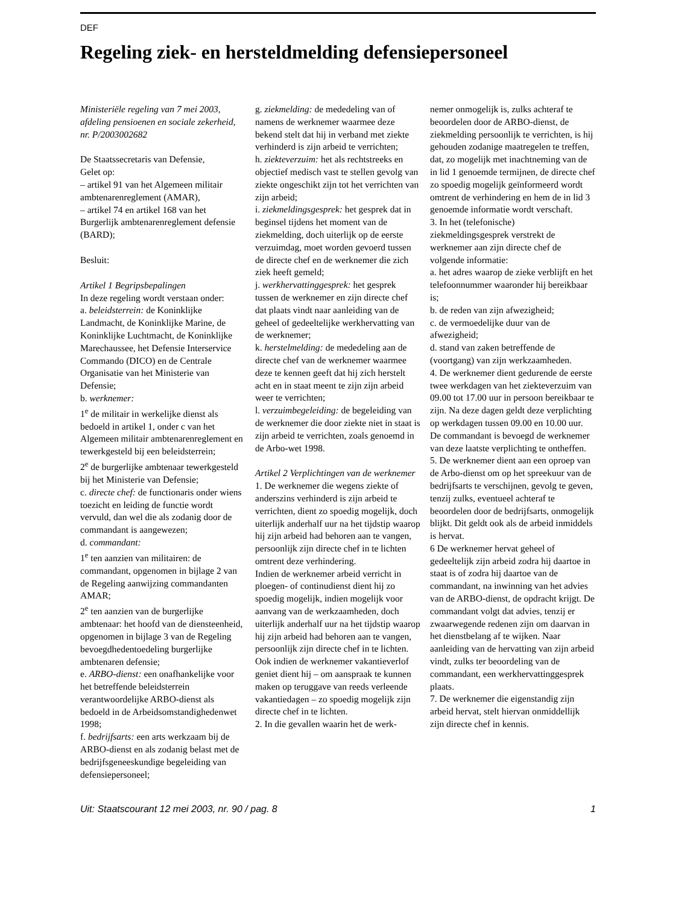DEF
Regeling ziek- en hersteldmelding defensiepersoneel
Ministeriële regeling van 7 mei 2003, afdeling pensioenen en sociale zekerheid, nr. P/2003002682
De Staatssecretaris van Defensie,
Gelet op:
– artikel 91 van het Algemeen militair ambtenarenreglement (AMAR),
– artikel 74 en artikel 168 van het Burgerlijk ambtenarenreglement defensie (BARD);
Besluit:
Artikel 1 Begripsbepalingen
In deze regeling wordt verstaan onder:
a. beleidsterrein: de Koninklijke Landmacht, de Koninklijke Marine, de Koninklijke Luchtmacht, de Koninklijke Marechaussee, het Defensie Interservice Commando (DICO) en de Centrale Organisatie van het Ministerie van Defensie;
b. werknemer:
1<sup>e</sup> de militair in werkelijke dienst als bedoeld in artikel 1, onder c van het Algemeen militair ambtenarenreglement en tewerkgesteld bij een beleidsterrein;
2<sup>e</sup> de burgerlijke ambtenaar tewerkgesteld bij het Ministerie van Defensie;
c. directe chef: de functionaris onder wiens toezicht en leiding de functie wordt vervuld, dan wel die als zodanig door de commandant is aangewezen;
d. commandant:
1<sup>e</sup> ten aanzien van militairen: de commandant, opgenomen in bijlage 2 van de Regeling aanwijzing commandanten AMAR;
2<sup>e</sup> ten aanzien van de burgerlijke ambtenaar: het hoofd van de dienst­eenheid, opgenomen in bijlage 3 van de Regeling bevoegdhedentoedeling burgerlijke ambtenaren defensie;
e. ARBO-dienst: een onafhankelijke voor het betreffende beleidsterrein verantwoordelijke ARBO-dienst als bedoeld in de Arbeidsomstandighedenwet 1998;
f. bedrijfsarts: een arts werkzaam bij de ARBO-dienst en als zodanig belast met de bedrijfsgeneeskundige begeleiding van defensiepersoneel;
g. ziekmelding: de mededeling van of namens de werknemer waarmee deze bekend stelt dat hij in verband met ziekte verhinderd is zijn arbeid te verrichten;
h. ziekteverzuim: het als rechtstreeks en objectief medisch vast te stellen gevolg van ziekte ongeschikt zijn tot het verrichten van zijn arbeid;
i. ziekmeldingsgesprek: het gesprek dat in beginsel tijdens het moment van de ziekmelding, doch uiterlijk op de eerste verzuimdag, moet worden gevoerd tussen de directe chef en de werknemer die zich ziek heeft gemeld;
j. werkhervattinggesprek: het gesprek tussen de werknemer en zijn directe chef dat plaats vindt naar aanleiding van de geheel of gedeeltelijke werkhervatting van de werknemer;
k. herstelmelding: de mededeling aan de directe chef van de werknemer waarmee deze te kennen geeft dat hij zich herstelt acht en in staat meent te zijn zijn arbeid weer te verrichten;
l. verzuimbegeleiding: de begeleiding van de werknemer die door ziekte niet in staat is zijn arbeid te verrichten, zoals genoemd in de Arbo-wet 1998.
Artikel 2 Verplichtingen van de werknemer
1. De werknemer die wegens ziekte of anderszins verhinderd is zijn arbeid te verrichten, dient zo spoedig mogelijk, doch uiterlijk anderhalf uur na het tijdstip waarop hij zijn arbeid had behoren aan te vangen, persoonlijk zijn directe chef in te lichten omtrent deze verhindering.
Indien de werknemer arbeid verricht in ploegen- of continudienst dient hij zo spoedig mogelijk, indien mogelijk voor aanvang van de werkzaamheden, doch uiterlijk anderhalf uur na het tijdstip waarop hij zijn arbeid had behoren aan te vangen, persoonlijk zijn directe chef in te lichten. Ook indien de werknemer vakantieverlof geniet dient hij – om aanspraak te kunnen maken op teruggave van reeds verleende vakantiedagen – zo spoedig mogelijk zijn directe chef in te lichten.
2. In die gevallen waarin het de werk-
nemer onmogelijk is, zulks achteraf te beoordelen door de ARBO-dienst, de ziekmelding persoonlijk te verrichten, is hij gehouden zodanige maatregelen te treffen, dat, zo mogelijk met inachtneming van de in lid 1 genoemde termijnen, de directe chef zo spoedig mogelijk geïnformeerd wordt omtrent de verhindering en hem de in lid 3 genoemde informatie wordt verschaft.
3. In het (telefonische) ziekmeldingsgesprek verstrekt de werknemer aan zijn directe chef de volgende informatie:
a. het adres waarop de zieke verblijft en het telefoonnummer waaronder hij bereikbaar is;
b. de reden van zijn afwezigheid;
c. de vermoedelijke duur van de afwezigheid;
d. stand van zaken betreffende de (voortgang) van zijn werkzaamheden.
4. De werknemer dient gedurende de eerste twee werkdagen van het ziekteverzuim van 09.00 tot 17.00 uur in persoon bereikbaar te zijn. Na deze dagen geldt deze verplichting op werkdagen tussen 09.00 en 10.00 uur. De commandant is bevoegd de werknemer van deze laatste verplichting te ontheffen.
5. De werknemer dient aan een oproep van de Arbo-dienst om op het spreekuur van de bedrijfsarts te verschijnen, gevolg te geven, tenzij zulks, eventueel achteraf te beoordelen door de bedrijfsarts, onmogelijk blijkt. Dit geldt ook als de arbeid inmiddels is hervat.
6 De werknemer hervat geheel of gedeeltelijk zijn arbeid zodra hij daartoe in staat is of zodra hij daartoe van de commandant, na inwinning van het advies van de ARBO-dienst, de opdracht krijgt. De commandant volgt dat advies, tenzij er zwaarwegende redenen zijn om daarvan in het dienstbelang af te wijken. Naar aanleiding van de hervatting van zijn arbeid vindt, zulks ter beoordeling van de commandant, een werkhervattinggesprek plaats.
7. De werknemer die eigenstandig zijn arbeid hervat, stelt hiervan onmiddellijk zijn directe chef in kennis.
Uit: Staatscourant 12 mei 2003, nr. 90 / pag. 8 1